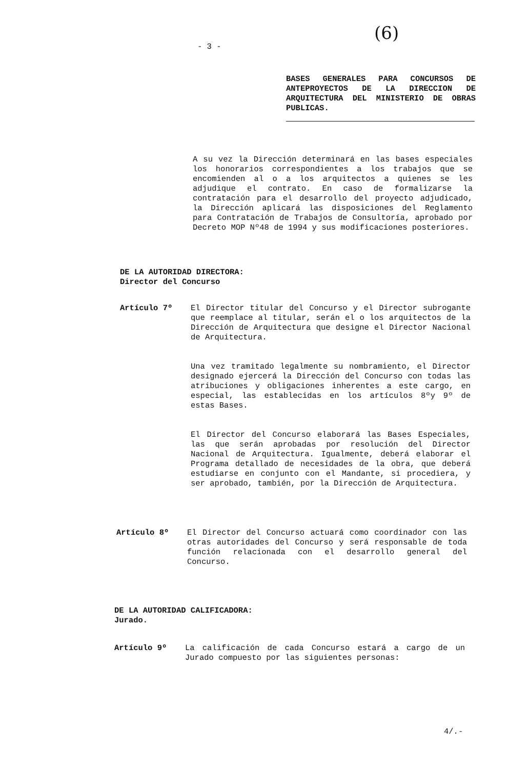- 3 - (6)
BASES GENERALES PARA CONCURSOS DE ANTEPROYECTOS DE LA DIRECCION DE ARQUITECTURA DEL MINISTERIO DE OBRAS PUBLICAS.
A su vez la Dirección determinará en las bases especiales los honorarios correspondientes a los trabajos que se encomienden al o a los arquitectos a quienes se les adjudique el contrato. En caso de formalizarse la contratación para el desarrollo del proyecto adjudicado, la Dirección aplicará las disposiciones del Reglamento para Contratación de Trabajos de Consultoría, aprobado por Decreto MOP Nº48 de 1994 y sus modificaciones posteriores.
DE LA AUTORIDAD DIRECTORA:
Director del Concurso
Artículo 7º El Director titular del Concurso y el Director subrogante que reemplace al titular, serán el o los arquitectos de la Dirección de Arquitectura que designe el Director Nacional de Arquitectura.
Una vez tramitado legalmente su nombramiento, el Director designado ejercerá la Dirección del Concurso con todas las atribuciones y obligaciones inherentes a este cargo, en especial, las establecidas en los artículos 8ºy 9º de estas Bases.
El Director del Concurso elaborará las Bases Especiales, las que serán aprobadas por resolución del Director Nacional de Arquitectura. Igualmente, deberá elaborar el Programa detallado de necesidades de la obra, que deberá estudiarse en conjunto con el Mandante, si procediera, y ser aprobado, también, por la Dirección de Arquitectura.
Artículo 8º El Director del Concurso actuará como coordinador con las otras autoridades del Concurso y será responsable de toda función relacionada con el desarrollo general del Concurso.
DE LA AUTORIDAD CALIFICADORA:
Jurado.
Artículo 9º La calificación de cada Concurso estará a cargo de un Jurado compuesto por las siguientes personas:
4/.-